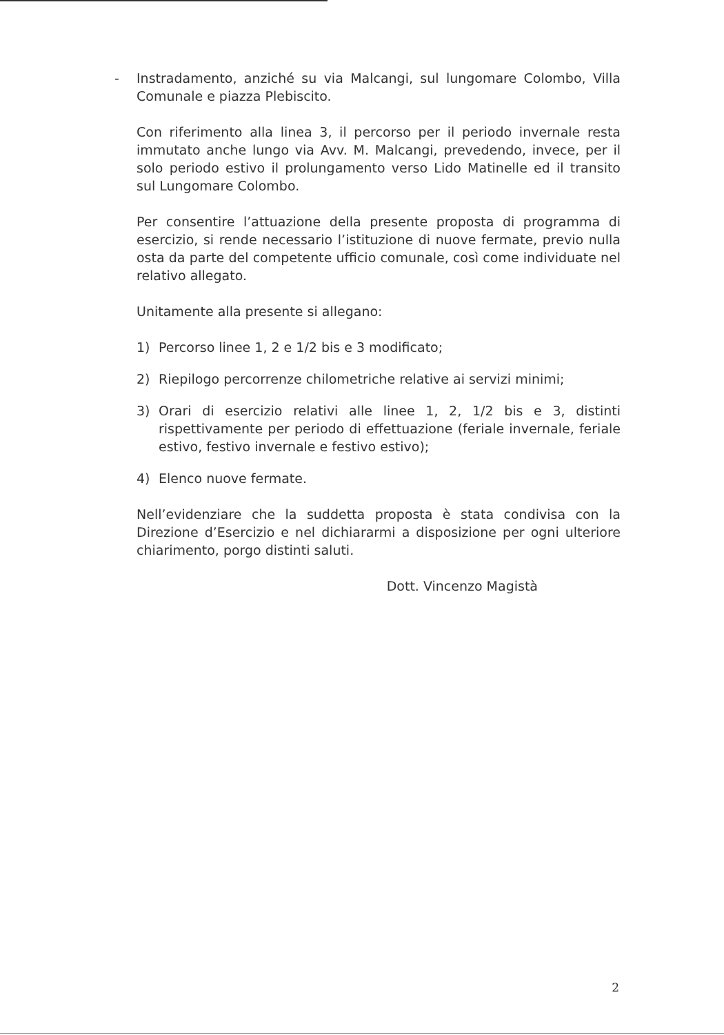- Instradamento, anziché su via Malcangi, sul lungomare Colombo, Villa Comunale e piazza Plebiscito.
Con riferimento alla linea 3, il percorso per il periodo invernale resta immutato anche lungo via Avv. M. Malcangi, prevedendo, invece, per il solo periodo estivo il prolungamento verso Lido Matinelle ed il transito sul Lungomare Colombo.
Per consentire l’attuazione della presente proposta di programma di esercizio, si rende necessario l’istituzione di nuove fermate, previo nulla osta da parte del competente ufficio comunale, così come individuate nel relativo allegato.
Unitamente alla presente si allegano:
1) Percorso linee 1, 2 e 1/2 bis e 3 modificato;
2) Riepilogo percorrenze chilometriche relative ai servizi minimi;
3) Orari di esercizio relativi alle linee 1, 2, 1/2 bis e 3, distinti rispettivamente per periodo di effettuazione (feriale invernale, feriale estivo, festivo invernale e festivo estivo);
4) Elenco nuove fermate.
Nell’evidenziare che la suddetta proposta è stata condivisa con la Direzione d’Esercizio e nel dichiararmi a disposizione per ogni ulteriore chiarimento, porgo distinti saluti.
Dott. Vincenzo Magistà
2